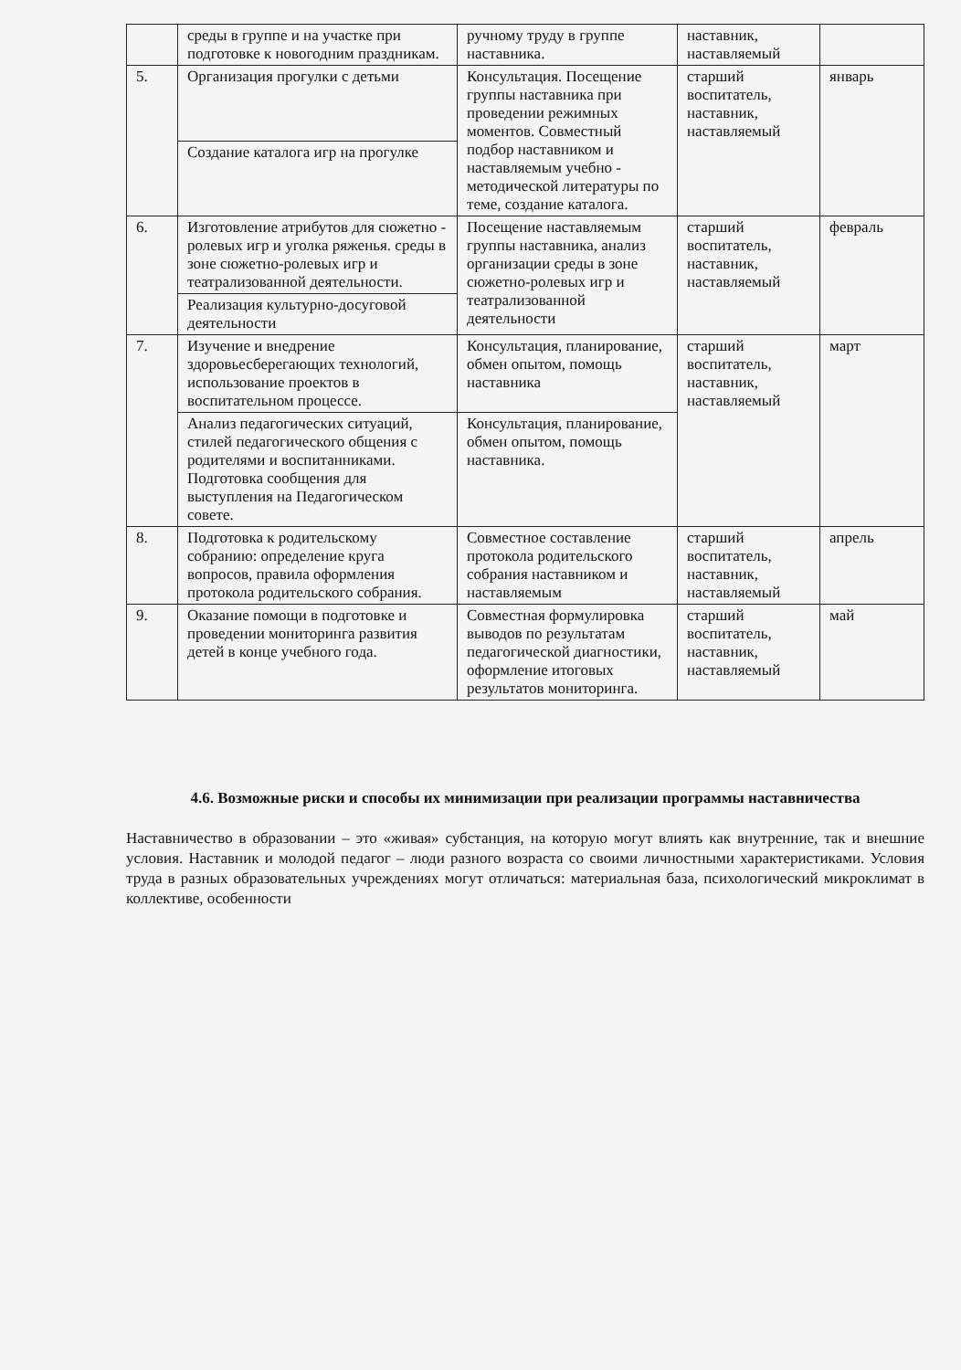| | среды в группе и на участке при подготовке к новогодним праздникам. | ручному труду в группе наставника. | наставник, наставляемый | |
| 5. | Организация прогулки с детьми | Консультация. Посещение группы наставника при проведении режимных моментов. Совместный подбор наставником и наставляемым учебно - методической литературы по теме, создание каталога. | старший воспитатель, наставник, наставляемый | январь |
| | Создание каталога игр на прогулке | | | |
| 6. | Изготовление атрибутов для сюжетно - ролевых игр и уголка ряженья. среды в зоне сюжетно-ролевых игр и театрализованной деятельности. | Посещение наставляемым группы наставника, анализ организации среды в зоне сюжетно-ролевых игр и театрализованной деятельности | старший воспитатель, наставник, наставляемый | февраль |
| | Реализация культурно-досуговой деятельности | | | |
| 7. | Изучение и внедрение здоровьесберегающих технологий, использование проектов в воспитательном процессе. | Консультация, планирование, обмен опытом, помощь наставника | старший воспитатель, наставник, наставляемый | март |
| | Анализ педагогических ситуаций, стилей педагогического общения с родителями и воспитанниками. Подготовка сообщения для выступления на Педагогическом совете. | Консультация, планирование, обмен опытом, помощь наставника. | | |
| 8. | Подготовка к родительскому собранию: определение круга вопросов, правила оформления протокола родительского собрания. | Совместное составление протокола родительского собрания наставником и наставляемым | старший воспитатель, наставник, наставляемый | апрель |
| 9. | Оказание помощи в подготовке и проведении мониторинга развития детей в конце учебного года. | Совместная формулировка выводов по результатам педагогической диагностики, оформление итоговых результатов мониторинга. | старший воспитатель, наставник, наставляемый | май |
4.6. Возможные риски и способы их минимизации при реализации программы наставничества
Наставничество в образовании – это «живая» субстанция, на которую могут влиять как внутренние, так и внешние условия. Наставник и молодой педагог – люди разного возраста со своими личностными характеристиками. Условия труда в разных образовательных учреждениях могут отличаться: материальная база, психологический микроклимат в коллективе, особенности